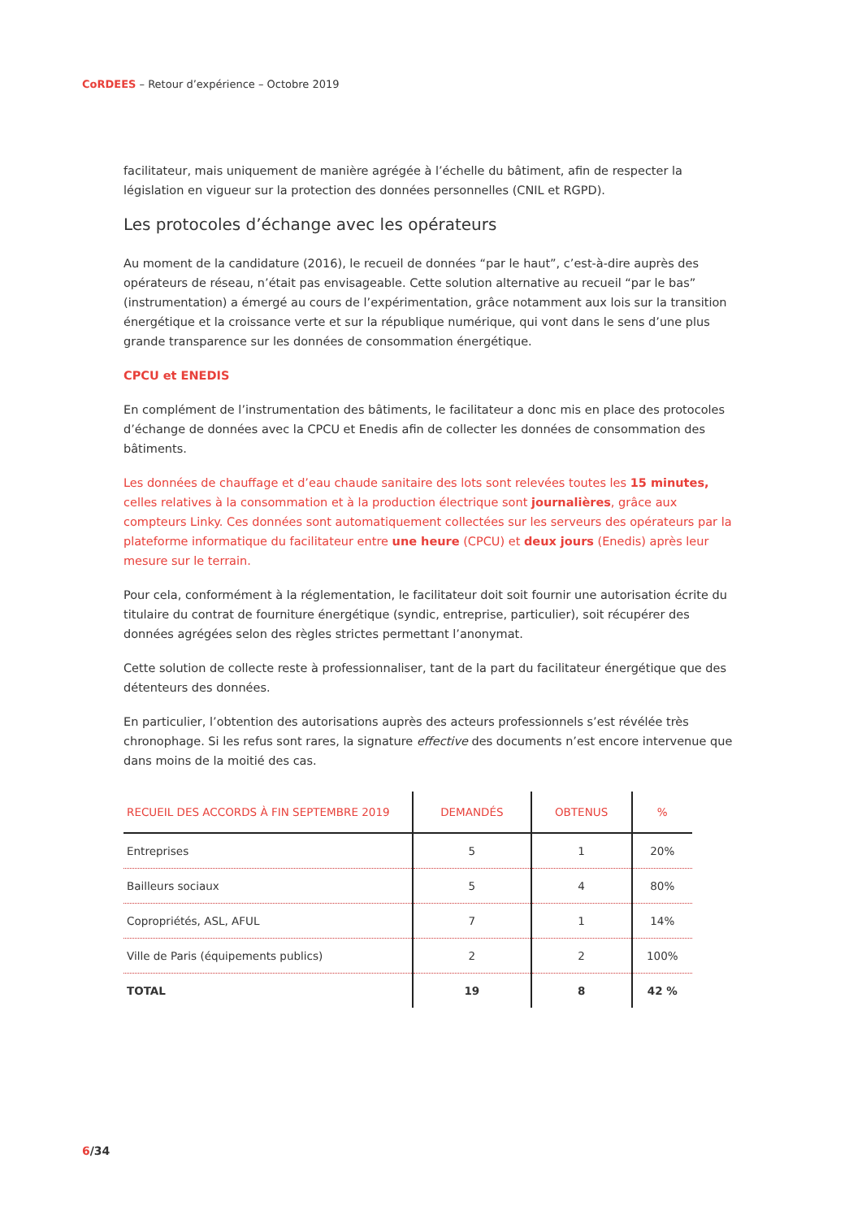CoRDEES – Retour d’expérience – Octobre 2019
facilitateur, mais uniquement de manière agrégée à l’échelle du bâtiment, afin de respecter la législation en vigueur sur la protection des données personnelles (CNIL et RGPD).
Les protocoles d’échange avec les opérateurs
Au moment de la candidature (2016), le recueil de données “par le haut”, c’est-à-dire auprès des opérateurs de réseau, n’était pas envisageable. Cette solution alternative au recueil “par le bas” (instrumentation) a émergé au cours de l’expérimentation, grâce notamment aux lois sur la transition énergétique et la croissance verte et sur la république numérique, qui vont dans le sens d’une plus grande transparence sur les données de consommation énergétique.
CPCU et ENEDIS
En complément de l’instrumentation des bâtiments, le facilitateur a donc mis en place des protocoles d’échange de données avec la CPCU et Enedis afin de collecter les données de consommation des bâtiments.
Les données de chauffage et d’eau chaude sanitaire des lots sont relevées toutes les 15 minutes, celles relatives à la consommation et à la production électrique sont journalières, grâce aux compteurs Linky. Ces données sont automatiquement collectées sur les serveurs des opérateurs par la plateforme informatique du facilitateur entre une heure (CPCU) et deux jours (Enedis) après leur mesure sur le terrain.
Pour cela, conformément à la réglementation, le facilitateur doit soit fournir une autorisation écrite du titulaire du contrat de fourniture énergétique (syndic, entreprise, particulier), soit récupérer des données agrégées selon des règles strictes permettant l’anonymat.
Cette solution de collecte reste à professionnaliser, tant de la part du facilitateur énergétique que des détenteurs des données.
En particulier, l’obtention des autorisations auprès des acteurs professionnels s’est révélée très chronophage. Si les refus sont rares, la signature effective des documents n’est encore intervenue que dans moins de la moitié des cas.
| RECUEIL DES ACCORDS À FIN SEPTEMBRE 2019 | DEMANDÉS | OBTENUS | % |
| --- | --- | --- | --- |
| Entreprises | 5 | 1 | 20% |
| Bailleurs sociaux | 5 | 4 | 80% |
| Copropriétés, ASL, AFUL | 7 | 1 | 14% |
| Ville de Paris (équipements publics) | 2 | 2 | 100% |
| TOTAL | 19 | 8 | 42 % |
6/34